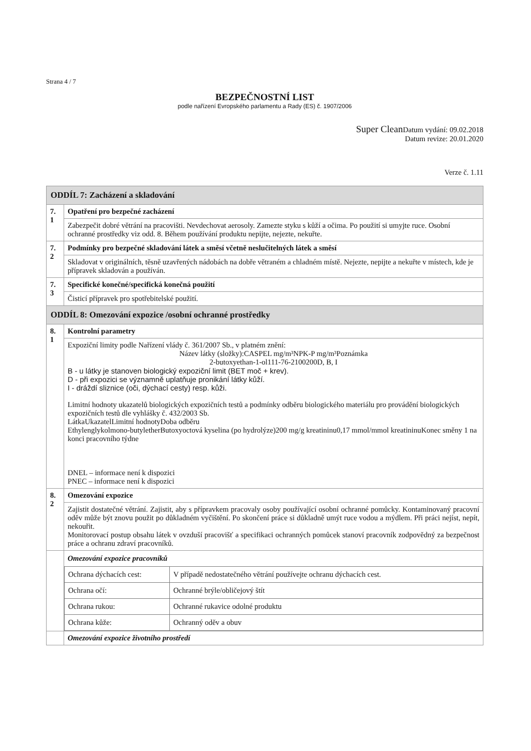Strana 4 / 7
BEZPEČNOSTNÍ LIST
podle nařízení Evropského parlamentu a Rady (ES) č. 1907/2006
Super Clean Datum vydání: 09.02.2018
Datum revize: 20.01.2020
Verze č. 1.11
| ODDÍL 7: Zacházení a skladování | |
| 7. 1 | Opatření pro bezpečné zacházení |
| | Zabezpečit dobré větrání na pracovišti. Nevdechovat aerosoly. Zamezte styku s kůží a očima. Po použití si umyjte ruce. Osobní ochranné prostředky viz odd. 8. Během používání produktu nepijte, nejezte, nekuřte. |
| 7. 2 | Podmínky pro bezpečné skladování látek a směsí včetně neslučitelných látek a směsí |
| | Skladovat v originálních, těsně uzavřených nádobách na dobře větraném a chladném místě. Nejezte, nepijte a nekuřte v místech, kde je přípravek skladován a používán. |
| 7. 3 | Specifické konečné/specifická konečná použití |
| | Čisticí přípravek pro spotřebitelské použití. |
| ODDÍL 8: Omezování expozice /osobní ochranné prostředky | |
| 8. 1 | Kontrolní parametry |
| | Expoziční limity podle Nařízení vlády č. 361/2007 Sb., v platném znění: Název látky (složky):CASPEL mg/m³NPK-P mg/m³Poznámka 2-butoxyethan-1-ol111-76-2100200D, B, I B - u látky je stanoven biologický expoziční limit (BET moč + krev). D - při expozici se významně uplatňuje pronikání látky kůží. I - dráždí sliznice (oči, dýchací cesty) resp. kůži. Limitní hodnoty ukazatelů biologických expozičních testů a podmínky odběru biologického materiálu pro provádění biologických expozičních testů dle vyhlášky č. 432/2003 Sb. LátkaUkazatelLimitní hodnotyDoba odběru Ethylenglykolmono-butyletherButoxyoctová kyselina (po hydrolýze)200 mg/g kreatininu0,17 mmol/mmol kreatininuKonec směny 1 na konci pracovního týdne DNEL – informace není k dispozici PNEC – informace není k dispozici |
| 8. 2 | Omezování expozice |
| | Zajistit dostatečné větrání. Zajistit, aby s přípravkem pracovaly osoby používající osobní ochranné pomůcky. Kontaminovaný pracovní oděv může být znovu použit po důkladném vyčištění. Po skončení práce si důkladně umýt ruce vodou a mýdlem. Při práci nejíst, nepít, nekouřit. Monitorovací postup obsahu látek v ovzduší pracovišť a specifikaci ochranných pomůcek stanoví pracovník zodpovědný za bezpečnost práce a ochranu zdraví pracovníků. |
| | Omezování expozice pracovníků / Ochrana dýchacích cest: / V případě nedostatečného větrání používejte ochranu dýchacích cest. / / Ochrana očí: / Ochranné brýle/obličejový štít / / Ochrana rukou: / Ochranné rukavice odolné produktu / / Ochrana kůže: / Ochranný oděv a obuv / |
| | Omezování expozice životního prostředí |